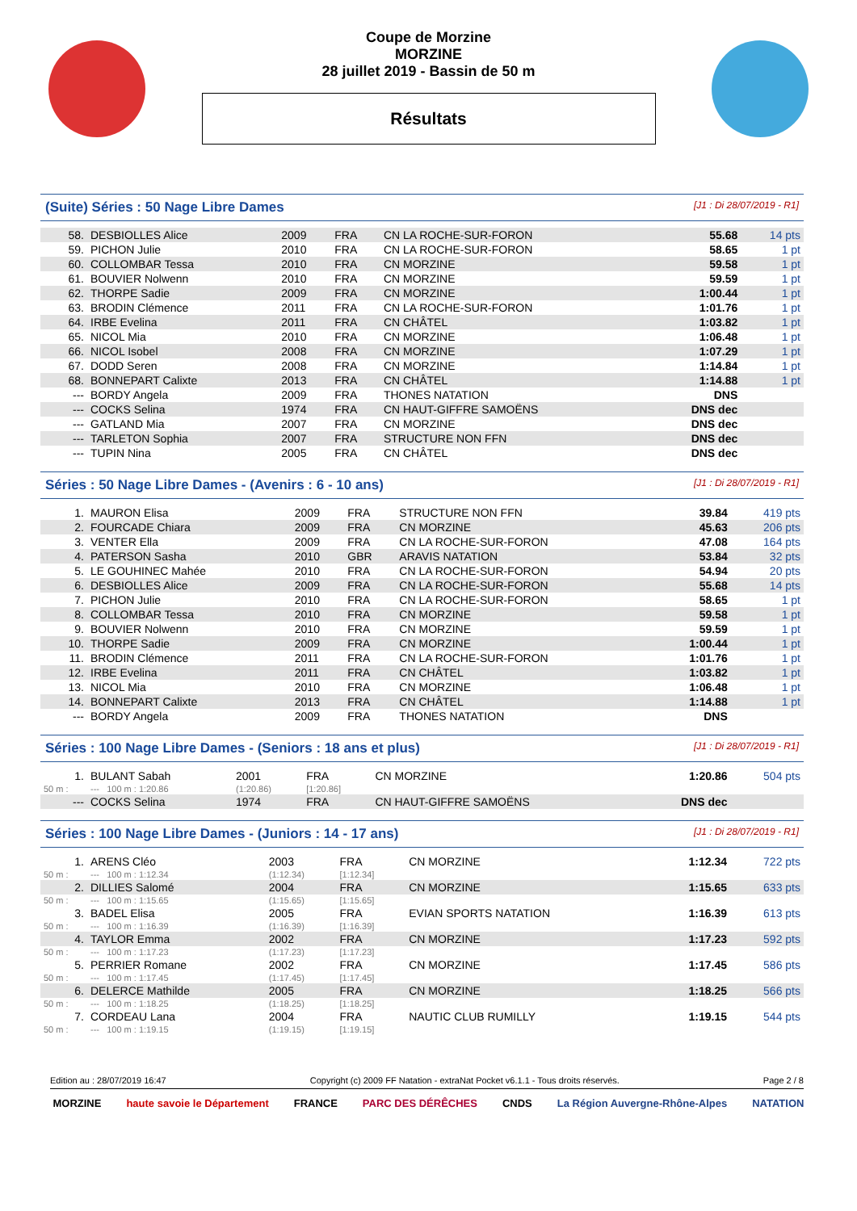Coupe de Morzine
MORZINE
28 juillet 2019 - Bassin de 50 m
Résultats
(Suite) Séries : 50 Nage Libre Dames [J1 : Di 28/07/2019 - R1]
| 58. | DESBIOLLES Alice | 2009 | FRA | CN LA ROCHE-SUR-FORON | 55.68 | 14 pts |
| 59. | PICHON Julie | 2010 | FRA | CN LA ROCHE-SUR-FORON | 58.65 | 1 pt |
| 60. | COLLOMBAR Tessa | 2010 | FRA | CN MORZINE | 59.58 | 1 pt |
| 61. | BOUVIER Nolwenn | 2010 | FRA | CN MORZINE | 59.59 | 1 pt |
| 62. | THORPE Sadie | 2009 | FRA | CN MORZINE | 1:00.44 | 1 pt |
| 63. | BRODIN Clémence | 2011 | FRA | CN LA ROCHE-SUR-FORON | 1:01.76 | 1 pt |
| 64. | IRBE Evelina | 2011 | FRA | CN CHÂTEL | 1:03.82 | 1 pt |
| 65. | NICOL Mia | 2010 | FRA | CN MORZINE | 1:06.48 | 1 pt |
| 66. | NICOL Isobel | 2008 | FRA | CN MORZINE | 1:07.29 | 1 pt |
| 67. | DODD Seren | 2008 | FRA | CN MORZINE | 1:14.84 | 1 pt |
| 68. | BONNEPART Calixte | 2013 | FRA | CN CHÂTEL | 1:14.88 | 1 pt |
| --- | BORDY Angela | 2009 | FRA | THONES NATATION | DNS | |
| --- | COCKS Selina | 1974 | FRA | CN HAUT-GIFFRE SAMOËNS | DNS dec | |
| --- | GATLAND Mia | 2007 | FRA | CN MORZINE | DNS dec | |
| --- | TARLETON Sophia | 2007 | FRA | STRUCTURE NON FFN | DNS dec | |
| --- | TUPIN Nina | 2005 | FRA | CN CHÂTEL | DNS dec | |
Séries : 50 Nage Libre Dames - (Avenirs : 6 - 10 ans) [J1 : Di 28/07/2019 - R1]
| 1. | MAURON Elisa | 2009 | FRA | STRUCTURE NON FFN | 39.84 | 419 pts |
| 2. | FOURCADE Chiara | 2009 | FRA | CN MORZINE | 45.63 | 206 pts |
| 3. | VENTER Ella | 2009 | FRA | CN LA ROCHE-SUR-FORON | 47.08 | 164 pts |
| 4. | PATERSON Sasha | 2010 | GBR | ARAVIS NATATION | 53.84 | 32 pts |
| 5. | LE GOUHINEC Mahée | 2010 | FRA | CN LA ROCHE-SUR-FORON | 54.94 | 20 pts |
| 6. | DESBIOLLES Alice | 2009 | FRA | CN LA ROCHE-SUR-FORON | 55.68 | 14 pts |
| 7. | PICHON Julie | 2010 | FRA | CN LA ROCHE-SUR-FORON | 58.65 | 1 pt |
| 8. | COLLOMBAR Tessa | 2010 | FRA | CN MORZINE | 59.58 | 1 pt |
| 9. | BOUVIER Nolwenn | 2010 | FRA | CN MORZINE | 59.59 | 1 pt |
| 10. | THORPE Sadie | 2009 | FRA | CN MORZINE | 1:00.44 | 1 pt |
| 11. | BRODIN Clémence | 2011 | FRA | CN LA ROCHE-SUR-FORON | 1:01.76 | 1 pt |
| 12. | IRBE Evelina | 2011 | FRA | CN CHÂTEL | 1:03.82 | 1 pt |
| 13. | NICOL Mia | 2010 | FRA | CN MORZINE | 1:06.48 | 1 pt |
| 14. | BONNEPART Calixte | 2013 | FRA | CN CHÂTEL | 1:14.88 | 1 pt |
| --- | BORDY Angela | 2009 | FRA | THONES NATATION | DNS | |
Séries : 100 Nage Libre Dames - (Seniors : 18 ans et plus) [J1 : Di 28/07/2019 - R1]
| 1. | BULANT Sabah | 2001 | FRA | CN MORZINE | 1:20.86 | 504 pts |
| 50 m : | --- 100 m : 1:20.86 | (1:20.86) | [1:20.86] | | | |
| --- | COCKS Selina | 1974 | FRA | CN HAUT-GIFFRE SAMOËNS | DNS dec | |
Séries : 100 Nage Libre Dames - (Juniors : 14 - 17 ans) [J1 : Di 28/07/2019 - R1]
| 1. | ARENS Cléo | 2003 | FRA | CN MORZINE | 1:12.34 | 722 pts |
| 50 m : | --- 100 m : 1:12.34 | (1:12.34) | [1:12.34] | | | |
| 2. | DILLIES Salomé | 2004 | FRA | CN MORZINE | 1:15.65 | 633 pts |
| 50 m : | --- 100 m : 1:15.65 | (1:15.65) | [1:15.65] | | | |
| 3. | BADEL Elisa | 2005 | FRA | EVIAN SPORTS NATATION | 1:16.39 | 613 pts |
| 50 m : | --- 100 m : 1:16.39 | (1:16.39) | [1:16.39] | | | |
| 4. | TAYLOR Emma | 2002 | FRA | CN MORZINE | 1:17.23 | 592 pts |
| 50 m : | --- 100 m : 1:17.23 | (1:17.23) | [1:17.23] | | | |
| 5. | PERRIER Romane | 2002 | FRA | CN MORZINE | 1:17.45 | 586 pts |
| 50 m : | --- 100 m : 1:17.45 | (1:17.45) | [1:17.45] | | | |
| 6. | DELERCE Mathilde | 2005 | FRA | CN MORZINE | 1:18.25 | 566 pts |
| 50 m : | --- 100 m : 1:18.25 | (1:18.25) | [1:18.25] | | | |
| 7. | CORDEAU Lana | 2004 | FRA | NAUTIC CLUB RUMILLY | 1:19.15 | 544 pts |
| 50 m : | --- 100 m : 1:19.15 | (1:19.15) | [1:19.15] | | | |
Edition au : 28/07/2019 16:47 Copyright (c) 2009 FF Natation - extraNat Pocket v6.1.1 - Tous droits réservés. Page 2 / 8
MORZINE haute savoie le Département FRANCE PARC DES DÉRÊCHES CNDS La Région Auvergne-Rhône-Alpes NATATION